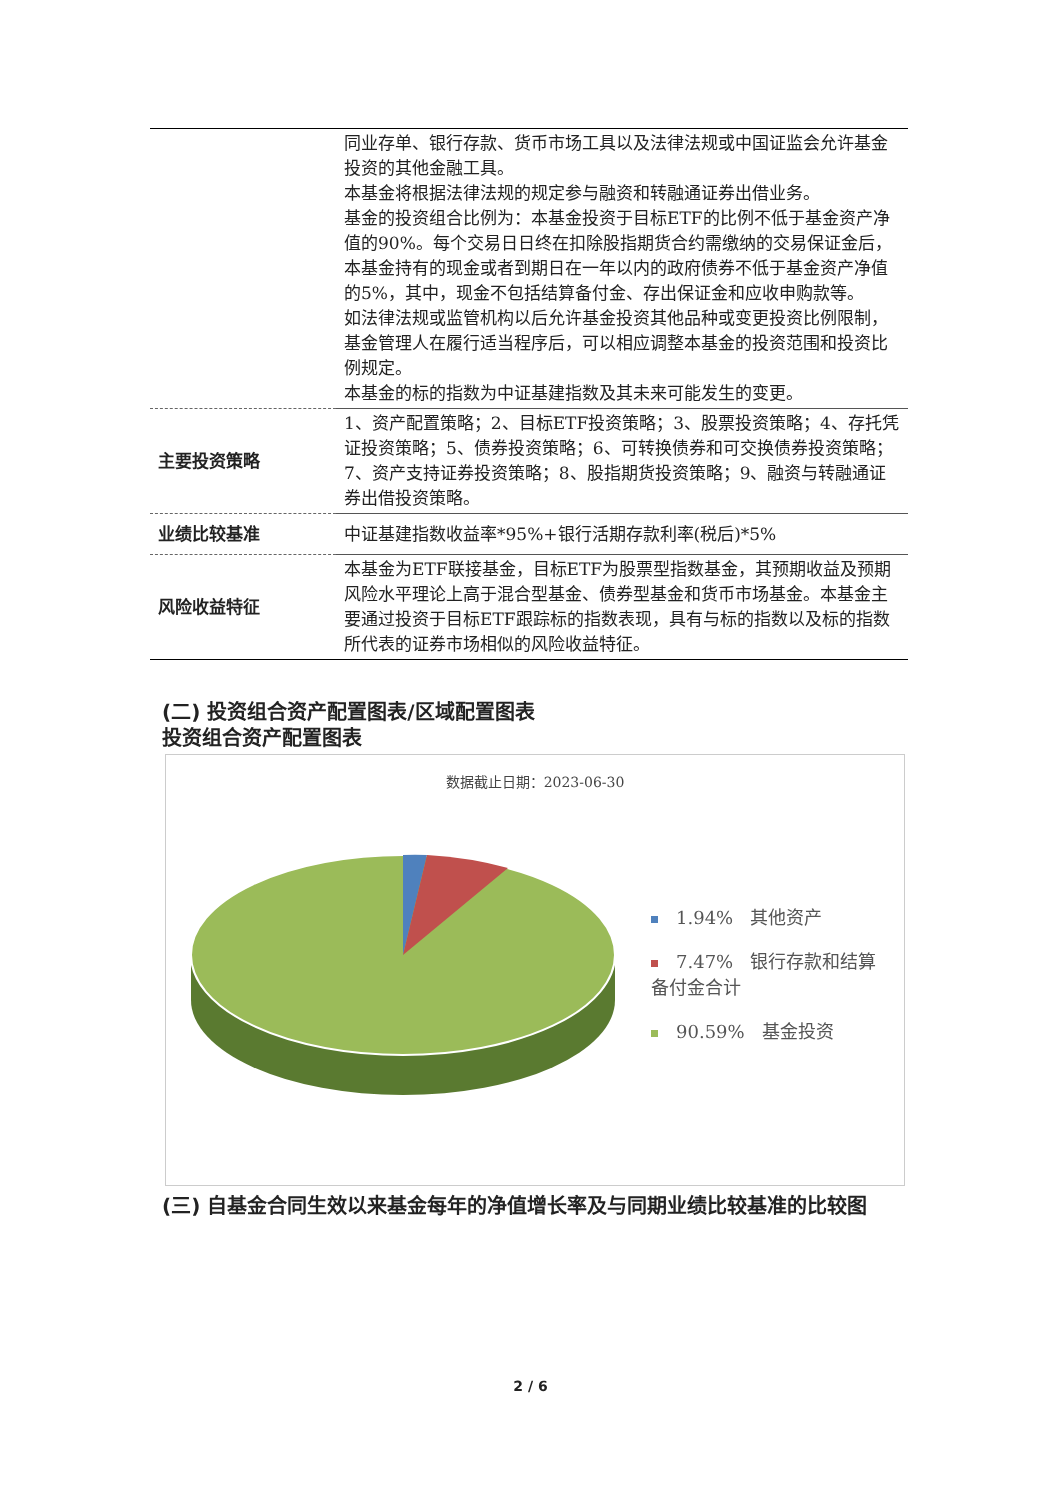| | 同业存单、银行存款、货币市场工具以及法律法规或中国证监会允许基金投资的其他金融工具。 本基金将根据法律法规的规定参与融资和转融通证券出借业务。 基金的投资组合比例为：本基金投资于目标ETF的比例不低于基金资产净值的90%。每个交易日日终在扣除股指期货合约需缴纳的交易保证金后，本基金持有的现金或者到期日在一年以内的政府债券不低于基金资产净值的5%，其中，现金不包括结算备付金、存出保证金和应收申购款等。 如法律法规或监管机构以后允许基金投资其他品种或变更投资比例限制，基金管理人在履行适当程序后，可以相应调整本基金的投资范围和投资比例规定。 本基金的标的指数为中证基建指数及其未来可能发生的变更。 |
| 主要投资策略 | 1、资产配置策略；2、目标ETF投资策略；3、股票投资策略；4、存托凭证投资策略；5、债券投资策略；6、可转换债券和可交换债券投资策略；7、资产支持证券投资策略；8、股指期货投资策略；9、融资与转融通证券出借投资策略。 |
| 业绩比较基准 | 中证基建指数收益率*95%+银行活期存款利率(税后)*5% |
| 风险收益特征 | 本基金为ETF联接基金，目标ETF为股票型指数基金，其预期收益及预期风险水平理论上高于混合型基金、债券型基金和货币市场基金。本基金主要通过投资于目标ETF跟踪标的指数表现，具有与标的指数以及标的指数所代表的证券市场相似的风险收益特征。 |
(二) 投资组合资产配置图表/区域配置图表
投资组合资产配置图表
数据截止日期：2023-06-30
1.94% 其他资产
7.47% 银行存款和结算备付金合计
90.59% 基金投资
(三) 自基金合同生效以来基金每年的净值增长率及与同期业绩比较基准的比较图
2 / 6